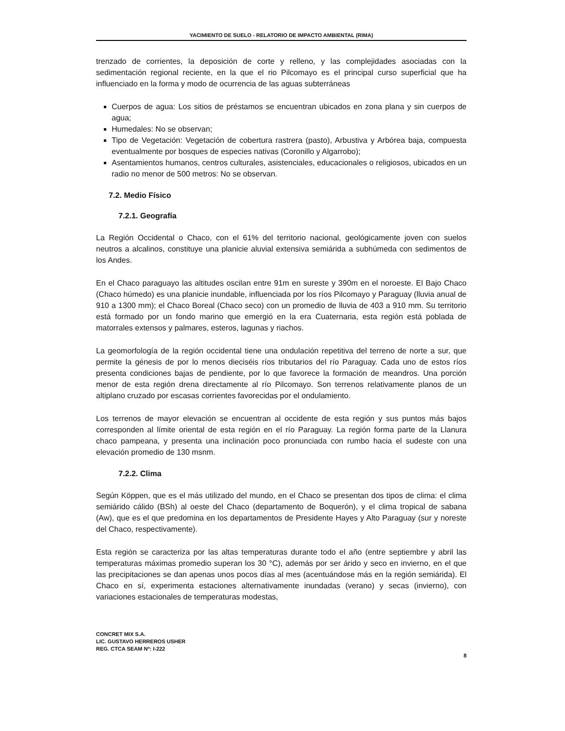YACIMIENTO DE SUELO - RELATORIO DE IMPACTO AMBIENTAL (RIMA)
trenzado de corrientes, la deposición de corte y relleno, y las complejidades asociadas con la sedimentación regional reciente, en la que el rio Pilcomayo es el principal curso superficial que ha influenciado en la forma y modo de ocurrencia de las aguas subterráneas
Cuerpos de agua: Los sitios de préstamos se encuentran ubicados en zona plana y sin cuerpos de agua;
Humedales: No se observan;
Tipo de Vegetación: Vegetación de cobertura rastrera (pasto), Arbustiva y Arbórea baja, compuesta eventualmente por bosques de especies nativas (Coronillo y Algarrobo);
Asentamientos humanos, centros culturales, asistenciales, educacionales o religiosos, ubicados en un radio no menor de 500 metros: No se observan.
7.2. Medio Físico
7.2.1. Geografía
La Región Occidental o Chaco, con el 61% del territorio nacional, geológicamente joven con suelos neutros a alcalinos, constituye una planicie aluvial extensiva semiárida a subhúmeda con sedimentos de los Andes.
En el Chaco paraguayo las altitudes oscilan entre 91m en sureste y 390m en el noroeste. El Bajo Chaco (Chaco húmedo) es una planicie inundable, influenciada por los ríos Pilcomayo y Paraguay (lluvia anual de 910 a 1300 mm); el Chaco Boreal (Chaco seco) con un promedio de lluvia de 403 a 910 mm. Su territorio está formado por un fondo marino que emergió en la era Cuaternaria, esta región está poblada de matorrales extensos y palmares, esteros, lagunas y riachos.
La geomorfología de la región occidental tiene una ondulación repetitiva del terreno de norte a sur, que permite la génesis de por lo menos dieciséis ríos tributarios del río Paraguay. Cada uno de estos ríos presenta condiciones bajas de pendiente, por lo que favorece la formación de meandros. Una porción menor de esta región drena directamente al río Pilcomayo. Son terrenos relativamente planos de un altiplano cruzado por escasas corrientes favorecidas por el ondulamiento.
Los terrenos de mayor elevación se encuentran al occidente de esta región y sus puntos más bajos corresponden al límite oriental de esta región en el río Paraguay. La región forma parte de la Llanura chaco pampeana, y presenta una inclinación poco pronunciada con rumbo hacia el sudeste con una elevación promedio de 130 msnm.
7.2.2. Clima
Según Köppen, que es el más utilizado del mundo, en el Chaco se presentan dos tipos de clima: el clima semiárido cálido (BSh) al oeste del Chaco (departamento de Boquerón), y el clima tropical de sabana (Aw), que es el que predomina en los departamentos de Presidente Hayes y Alto Paraguay (sur y noreste del Chaco, respectivamente).
Esta región se caracteriza por las altas temperaturas durante todo el año (entre septiembre y abril las temperaturas máximas promedio superan los 30 °C), además por ser árido y seco en invierno, en el que las precipitaciones se dan apenas unos pocos días al mes (acentuándose más en la región semiárida). El Chaco en sí, experimenta estaciones alternativamente inundadas (verano) y secas (invierno), con variaciones estacionales de temperaturas modestas,
CONCRET MIX S.A.
LIC. GUSTAVO HERREROS USHER
REG. CTCA SEAM Nº: I-222
8